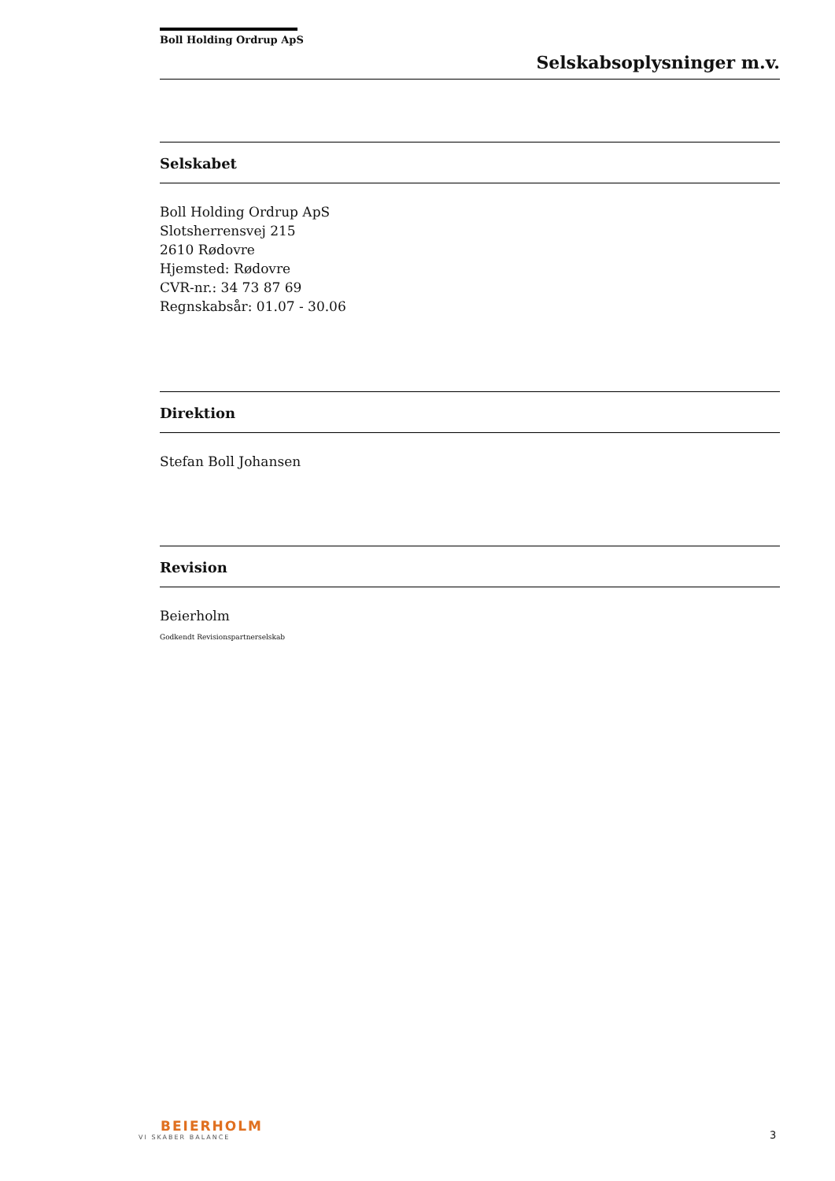Boll Holding Ordrup ApS
Selskabsoplysninger m.v.
Selskabet
Boll Holding Ordrup ApS
Slotsherrensvej 215
2610 Rødovre
Hjemsted: Rødovre
CVR-nr.: 34 73 87 69
Regnskabsår: 01.07 - 30.06
Direktion
Stefan Boll Johansen
Revision
Beierholm
Godkendt Revisionspartnerselskab
BEIERHOLM
VI SKABER BALANCE
3